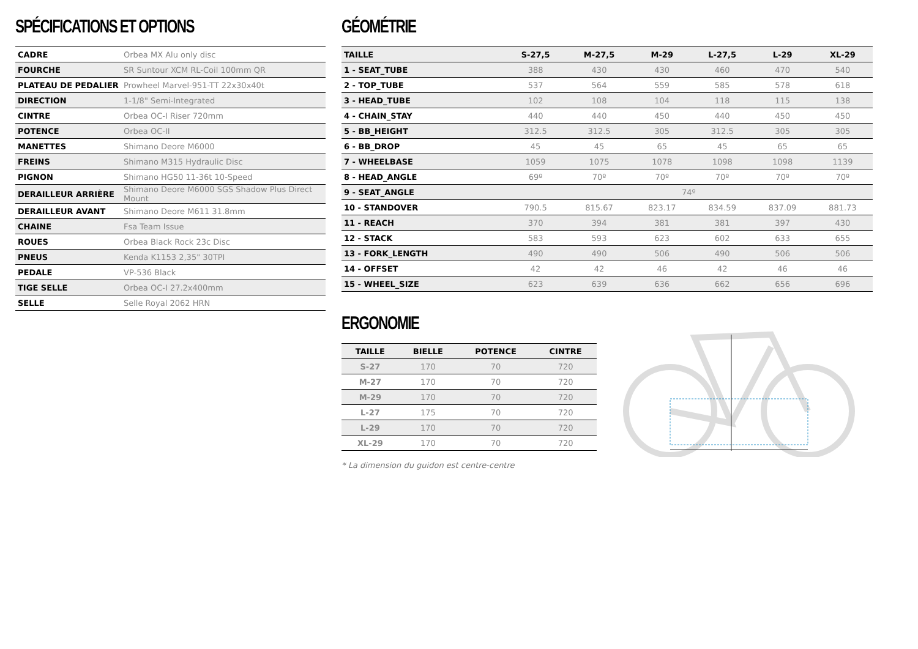SPÉCIFICATIONS ET OPTIONS
| CADRE | Orbea MX Alu only disc |
| FOURCHE | SR Suntour XCM RL-Coil 100mm QR |
| PLATEAU DE PEDALIER | Prowheel Marvel-951-TT 22x30x40t |
| DIRECTION | 1-1/8" Semi-Integrated |
| CINTRE | Orbea OC-I Riser 720mm |
| POTENCE | Orbea OC-II |
| MANETTES | Shimano Deore M6000 |
| FREINS | Shimano M315 Hydraulic Disc |
| PIGNON | Shimano HG50 11-36t 10-Speed |
| DERAILLEUR ARRIÈRE | Shimano Deore M6000 SGS Shadow Plus Direct Mount |
| DERAILLEUR AVANT | Shimano Deore M611 31.8mm |
| CHAINE | Fsa Team Issue |
| ROUES | Orbea Black Rock 23c Disc |
| PNEUS | Kenda K1153 2,35" 30TPI |
| PEDALE | VP-536 Black |
| TIGE SELLE | Orbea OC-I 27.2x400mm |
| SELLE | Selle Royal 2062 HRN |
GÉOMÉTRIE
| TAILLE | S-27,5 | M-27,5 | M-29 | L-27,5 | L-29 | XL-29 |
| --- | --- | --- | --- | --- | --- | --- |
| 1 - SEAT_TUBE | 388 | 430 | 430 | 460 | 470 | 540 |
| 2 - TOP_TUBE | 537 | 564 | 559 | 585 | 578 | 618 |
| 3 - HEAD_TUBE | 102 | 108 | 104 | 118 | 115 | 138 |
| 4 - CHAIN_STAY | 440 | 440 | 450 | 440 | 450 | 450 |
| 5 - BB_HEIGHT | 312.5 | 312.5 | 305 | 312.5 | 305 | 305 |
| 6 - BB_DROP | 45 | 45 | 65 | 45 | 65 | 65 |
| 7 - WHEELBASE | 1059 | 1075 | 1078 | 1098 | 1098 | 1139 |
| 8 - HEAD_ANGLE | 69º | 70º | 70º | 70º | 70º | 70º |
| 9 - SEAT_ANGLE | 74º | | | | | |
| 10 - STANDOVER | 790.5 | 815.67 | 823.17 | 834.59 | 837.09 | 881.73 |
| 11 - REACH | 370 | 394 | 381 | 381 | 397 | 430 |
| 12 - STACK | 583 | 593 | 623 | 602 | 633 | 655 |
| 13 - FORK_LENGTH | 490 | 490 | 506 | 490 | 506 | 506 |
| 14 - OFFSET | 42 | 42 | 46 | 42 | 46 | 46 |
| 15 - WHEEL_SIZE | 623 | 639 | 636 | 662 | 656 | 696 |
ERGONOMIE
| TAILLE | BIELLE | POTENCE | CINTRE |
| --- | --- | --- | --- |
| S-27 | 170 | 70 | 720 |
| M-27 | 170 | 70 | 720 |
| M-29 | 170 | 70 | 720 |
| L-27 | 175 | 70 | 720 |
| L-29 | 170 | 70 | 720 |
| XL-29 | 170 | 70 | 720 |
* La dimension du guidon est centre-centre